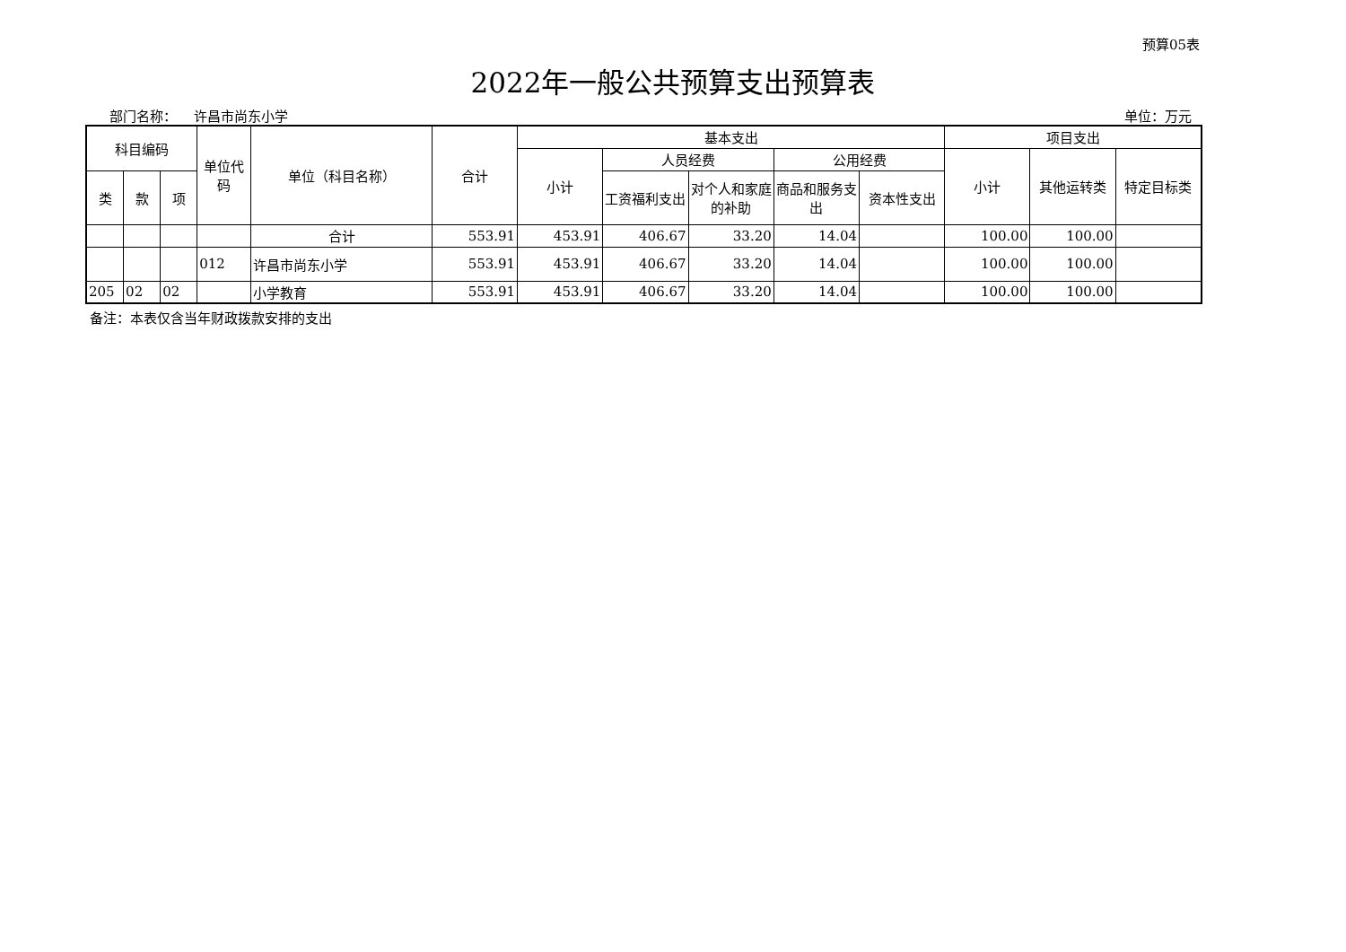预算05表
2022年一般公共预算支出预算表
部门名称： 许昌市尚东小学 单位：万元
| 科目编码 | | | 单位代码 | 单位（科目名称） | 合计 | 基本支出 | | | | | 项目支出 | | |
| --- | --- | --- | --- | --- | --- | --- | --- | --- | --- | --- | --- | --- | --- |
| | | | | | | 小计 | 人员经费 | | 公用经费 | | 小计 | 其他运转类 | 特定目标类 |
| 类 | 款 | 项 | | | | | 工资福利支出 | 对个人和家庭的补助 | 商品和服务支出 | 资本性支出 | | | |
| | | | | 合计 | 553.91 | 453.91 | 406.67 | 33.20 | 14.04 | | 100.00 | 100.00 | |
| | | | 012 | 许昌市尚东小学 | 553.91 | 453.91 | 406.67 | 33.20 | 14.04 | | 100.00 | 100.00 | |
| 205 | 02 | 02 | | 小学教育 | 553.91 | 453.91 | 406.67 | 33.20 | 14.04 | | 100.00 | 100.00 | |
备注：本表仅含当年财政拨款安排的支出